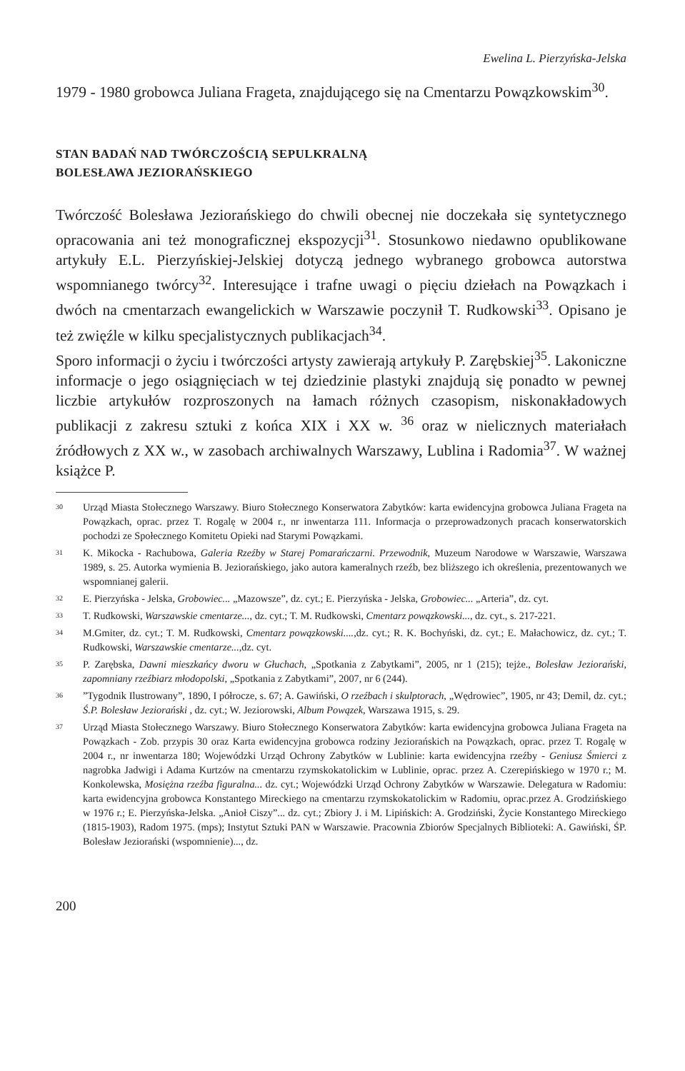Ewelina L. Pierzyńska-Jelska
1979 - 1980 grobowca Juliana Frageta, znajdującego się na Cmentarzu Powązkowskim<sup>30</sup>.
STAN BADAŃ NAD TWÓRCZOŚCIĄ SEPULKRALNĄ
BOLESŁAWA JEZIORAŃSKIEGO
Twórczość Bolesława Jeziorańskiego do chwili obecnej nie doczekała się syntetycznego opracowania ani też monograficznej ekspozycji<sup>31</sup>. Stosunkowo niedawno opublikowane artykuły E.L. Pierzyńskiej-Jelskiej dotyczą jednego wybranego grobowca autorstwa wspomnianego twórcy<sup>32</sup>. Interesujące i trafne uwagi o pięciu dziełach na Powązkach i dwóch na cmentarzach ewangelickich w Warszawie poczynił T. Rudkowski<sup>33</sup>. Opisano je też zwięźle w kilku specjalistycznych publikacjach<sup>34</sup>.
Sporo informacji o życiu i twórczości artysty zawierają artykuły P. Zarębskiej<sup>35</sup>. Lakoniczne informacje o jego osiągnięciach w tej dziedzinie plastyki znajdują się ponadto w pewnej liczbie artykułów rozproszonych na łamach różnych czasopism, niskonakładowych publikacji z zakresu sztuki z końca XIX i XX w. <sup>36</sup> oraz w nielicznych materiałach źródłowych z XX w., w zasobach archiwalnych Warszawy, Lublina i Radomia<sup>37</sup>. W ważnej książce P.
30 Urząd Miasta Stołecznego Warszawy. Biuro Stołecznego Konserwatora Zabytków: karta ewidencyjna grobowca Juliana Frageta na Powązkach, oprac. przez T. Rogalę w 2004 r., nr inwentarza 111. Informacja o przeprowadzonych pracach konserwatorskich pochodzi ze Społecznego Komitetu Opieki nad Starymi Powązkami.
31 K. Mikocka - Rachubowa, Galeria Rzeźby w Starej Pomarańczarni. Przewodnik, Muzeum Narodowe w Warszawie, Warszawa 1989, s. 25. Autorka wymienia B. Jeziorańskiego, jako autora kameralnych rzeźb, bez bliższego ich określenia, prezentowanych we wspomnianej galerii.
32 E. Pierzyńska - Jelska, Grobowiec... „Mazowsze”, dz. cyt.; E. Pierzyńska - Jelska, Grobowiec... „Arteria”, dz. cyt.
33 T. Rudkowski, Warszawskie cmentarze..., dz. cyt.; T. M. Rudkowski, Cmentarz powązkowski..., dz. cyt., s. 217-221.
34 M.Gmiter, dz. cyt.; T. M. Rudkowski, Cmentarz powązkowski....,dz. cyt.; R. K. Bochyński, dz. cyt.; E. Małachowicz, dz. cyt.; T. Rudkowski, Warszawskie cmentarze...,dz. cyt.
35 P. Zarębska, Dawni mieszkańcy dworu w Głuchach, „Spotkania z Zabytkami”, 2005, nr 1 (215); tejże., Bolesław Jeziorański, zapomniany rzeźbiarz młodopolski, „Spotkania z Zabytkami”, 2007, nr 6 (244).
36”Tygodnik Ilustrowany”, 1890, I półrocze, s. 67; A. Gawiński, O rzeźbach i skulptorach, „Wędrowiec”, 1905, nr 43; Demil, dz. cyt.; Ś.P. Bolesław Jeziorański , dz. cyt.; W. Jeziorowski, Album Powązek, Warszawa 1915, s. 29.
37 Urząd Miasta Stołecznego Warszawy. Biuro Stołecznego Konserwatora Zabytków: karta ewidencyjna grobowca Juliana Frageta na Powązkach - Zob. przypis 30 oraz Karta ewidencyjna grobowca rodziny Jeziorańskich na Powązkach, oprac. przez T. Rogalę w 2004 r., nr inwentarza 180; Wojewódzki Urząd Ochrony Zabytków w Lublinie: karta ewidencyjna rzeźby - Geniusz Śmierci z nagrobka Jadwigi i Adama Kurtzów na cmentarzu rzymskokatolickim w Lublinie, oprac. przez A. Czerepińskiego w 1970 r.; M. Konkolewska, Mosiężna rzeźba figuralna... dz. cyt.; Wojewódzki Urząd Ochrony Zabytków w Warszawie. Delegatura w Radomiu: karta ewidencyjna grobowca Konstantego Mireckiego na cmentarzu rzymskokatolickim w Radomiu, oprac.przez A. Grodzińskiego w 1976 r.; E. Pierzyńska-Jelska. „Anioł Ciszy”... dz. cyt.; Zbiory J. i M. Lipińskich: A. Grodziński, Życie Konstantego Mireckiego (1815-1903), Radom 1975. (mps); Instytut Sztuki PAN w Warszawie. Pracownia Zbiorów Specjalnych Biblioteki: A. Gawiński, ŚP. Bolesław Jeziorański (wspomnienie)..., dz.
200